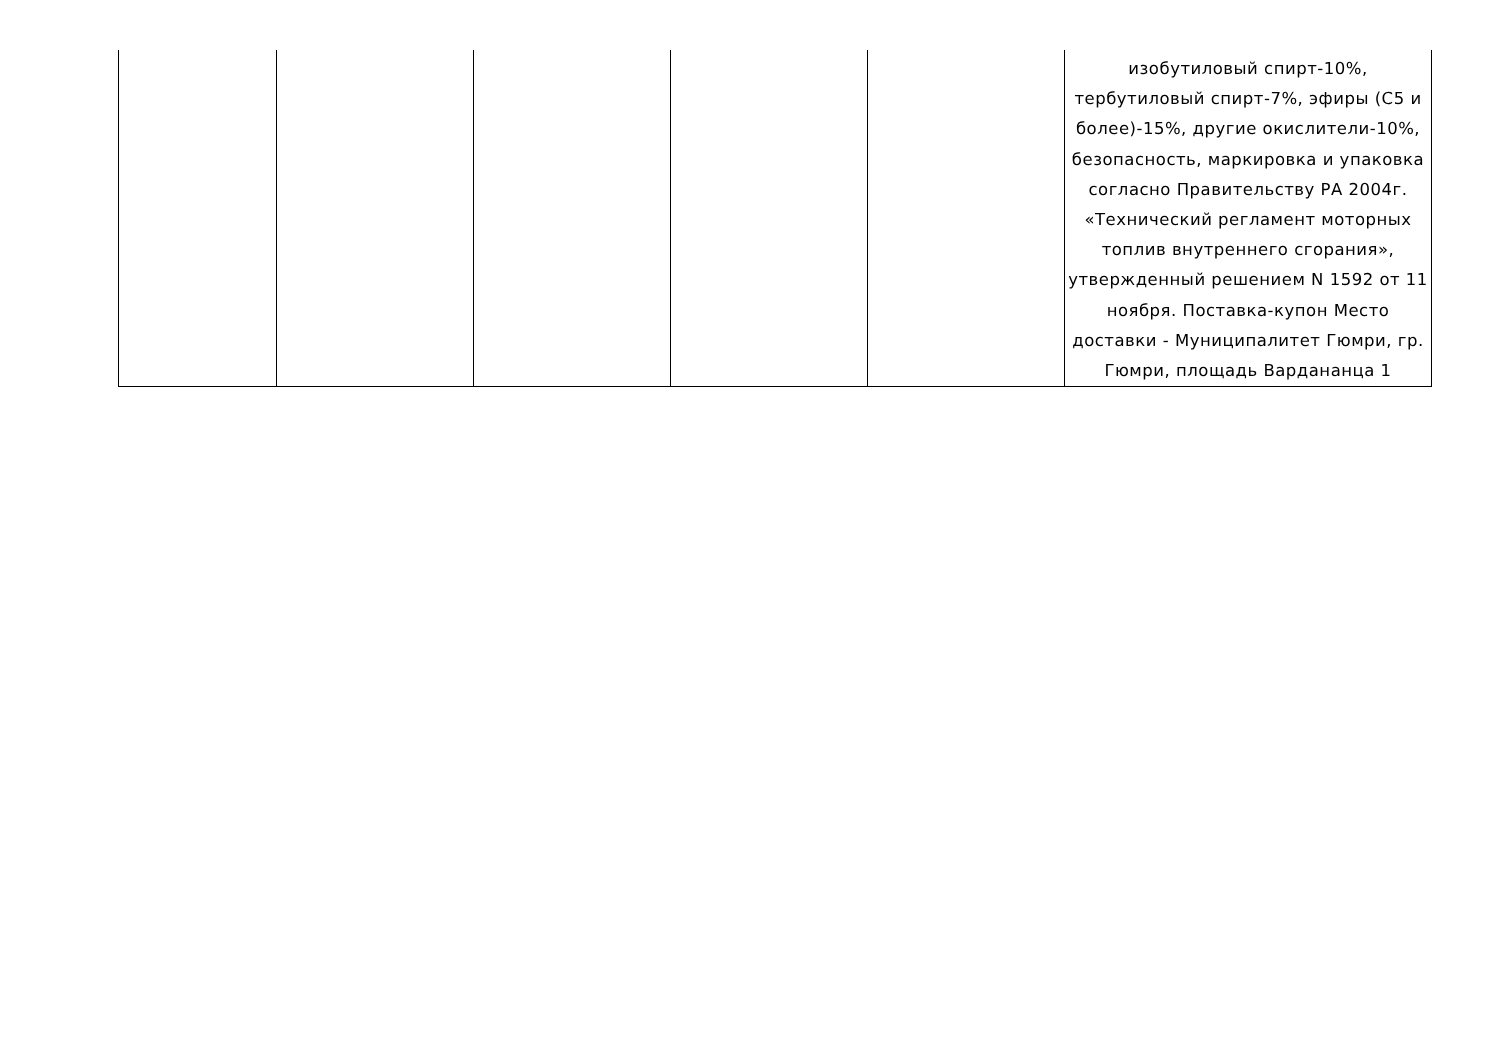| | | | | | изобутиловый спирт-10%, тербутиловый спирт-7%, эфиры (C5 и более)-15%, другие окислители-10%, безопасность, маркировка и упаковка согласно Правительству РА 2004г. «Технический регламент моторных топлив внутреннего сгорания», утвержденный решением N 1592 от 11 ноября. Поставка-купон Место доставки - Муниципалитет Гюмри, гр. Гюмри, площадь Вардананца 1 |